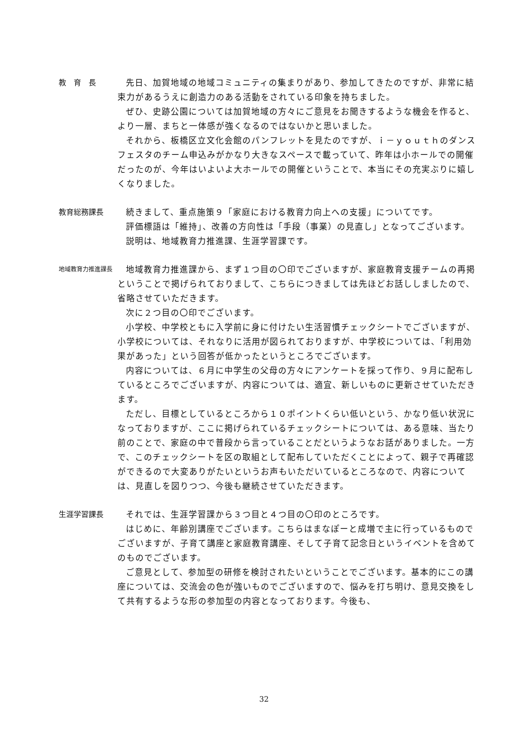教　育　長 先日、加賀地域の地域コミュニティの集まりがあり、参加してきたのですが、非常に結束力があるうえに創造力のある活動をされている印象を持ちました。
ぜひ、史跡公園については加賀地域の方々にご意見をお聞きするような機会を作ると、より一層、まちと一体感が強くなるのではないかと思いました。
それから、板橋区立文化会館のパンフレットを見たのですが、ｉ－ｙｏｕｔｈのダンスフェスタのチーム申込みがかなり大きなスペースで載っていて、昨年は小ホールでの開催だったのが、今年はいよいよ大ホールでの開催ということで、本当にその充実ぶりに嬉しくなりました。
教育総務課長 続きまして、重点施策９「家庭における教育力向上への支援」についてです。
評価標語は「維持」、改善の方向性は「手段（事業）の見直し」となってございます。
説明は、地域教育力推進課、生涯学習課です。
地域教育力推進課長
地域教育力推進課から、まず１つ目の〇印でございますが、家庭教育支援チームの再掲ということで掲げられておりまして、こちらにつきましては先ほどお話ししましたので、省略させていただきます。
次に２つ目の〇印でございます。
小学校、中学校ともに入学前に身に付けたい生活習慣チェックシートでございますが、小学校については、それなりに活用が図られておりますが、中学校については、「利用効果があった」という回答が低かったというところでございます。
内容については、６月に中学生の父母の方々にアンケートを採って作り、９月に配布しているところでございますが、内容については、適宜、新しいものに更新させていただきます。
ただし、目標としているところから１０ポイントくらい低いという、かなり低い状況になっておりますが、ここに掲げられているチェックシートについては、ある意味、当たり前のことで、家庭の中で普段から言っていることだというようなお話がありました。一方で、このチェックシートを区の取組として配布していただくことによって、親子で再確認ができるので大変ありがたいというお声もいただいているところなので、内容については、見直しを図りつつ、今後も継続させていただきます。
生涯学習課長 それでは、生涯学習課から３つ目と４つ目の〇印のところです。
はじめに、年齢別講座でございます。こちらはまなぽーと成増で主に行っているものでございますが、子育て講座と家庭教育講座、そして子育て記念日というイベントを含めてのものでございます。
ご意見として、参加型の研修を検討されたいということでございます。基本的にこの講座については、交流会の色が強いものでございますので、悩みを打ち明け、意見交換をして共有するような形の参加型の内容となっております。今後も、
32